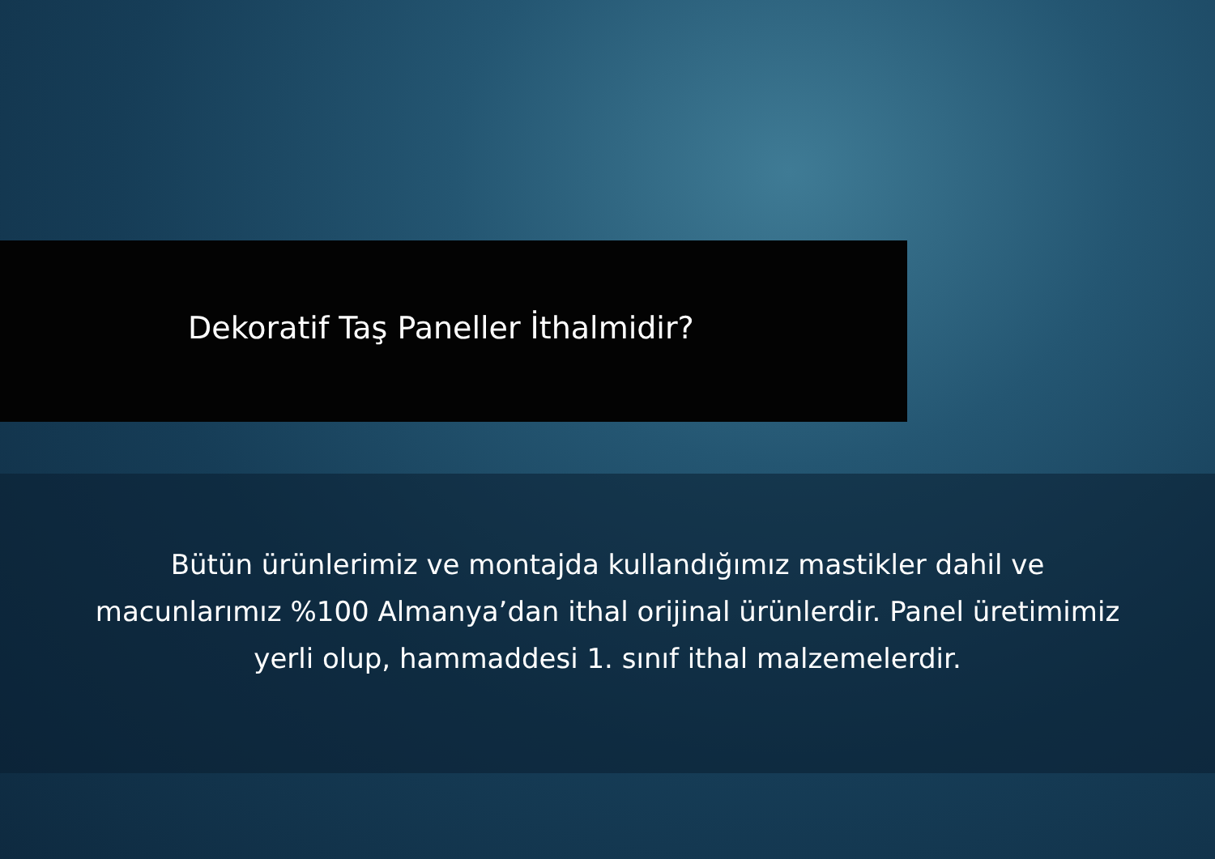Dekoratif Taş Paneller İthalmidir?
Bütün ürünlerimiz ve montajda kullandığımız mastikler dahil ve
macunlarımız %100 Almanya’dan ithal orijinal ürünlerdir. Panel üretimimiz
yerli olup, hammaddesi 1. sınıf ithal malzemelerdir.